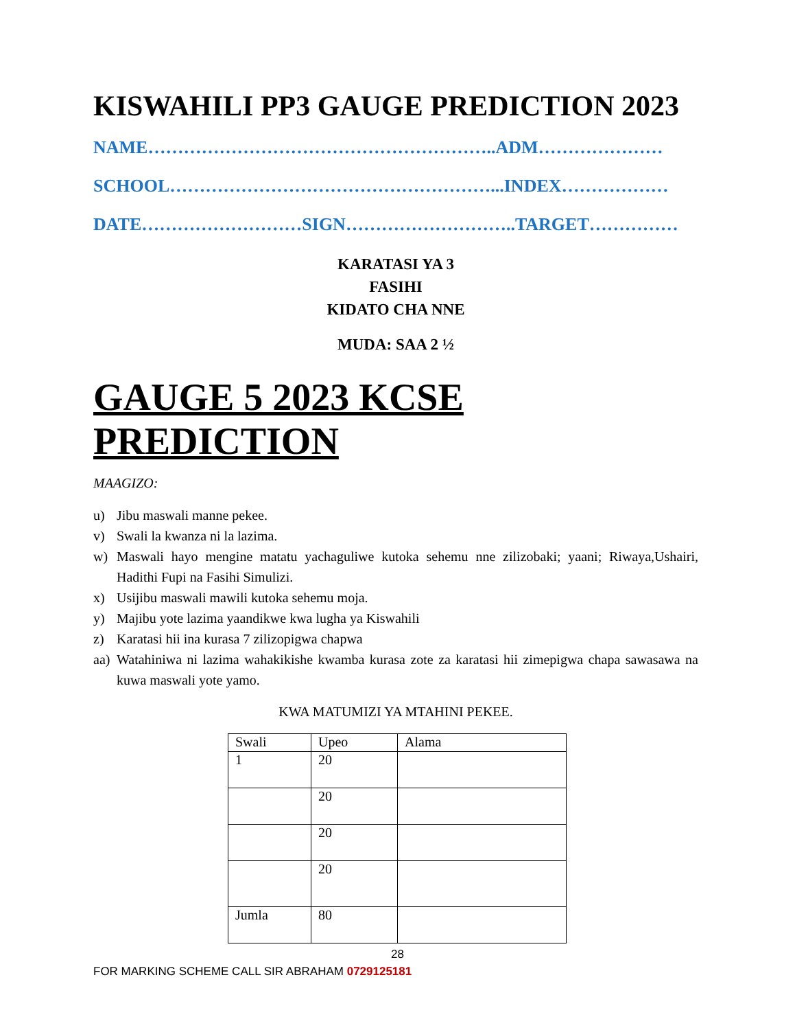KISWAHILI PP3 GAUGE PREDICTION 2023
NAME…………………………………………………..ADM…………………
SCHOOL………………………………………………...INDEX………………
DATE………………………SIGN………………………..TARGET……………
KARATASI YA 3
FASIHI
KIDATO CHA NNE
MUDA: SAA 2 ½
GAUGE 5 2023 KCSE PREDICTION
MAAGIZO:
u) Jibu maswali manne pekee.
v) Swali la kwanza ni la lazima.
w) Maswali hayo mengine matatu yachaguliwe kutoka sehemu nne zilizobaki; yaani; Riwaya,Ushairi, Hadithi Fupi na Fasihi Simulizi.
x) Usijibu maswali mawili kutoka sehemu moja.
y) Majibu yote lazima yaandikwe kwa lugha ya Kiswahili
z) Karatasi hii ina kurasa 7 zilizopigwa chapwa
aa) Watahiniwa ni lazima wahakikishe kwamba kurasa zote za karatasi hii zimepigwa chapa sawasawa na kuwa maswali yote yamo.
KWA MATUMIZI YA MTAHINI PEKEE.
| Swali | Upeo | Alama |
| 1 | 20 | |
| | 20 | |
| | 20 | |
| | 20 | |
| Jumla | 80 | |
28
FOR MARKING SCHEME CALL SIR ABRAHAM 0729125181